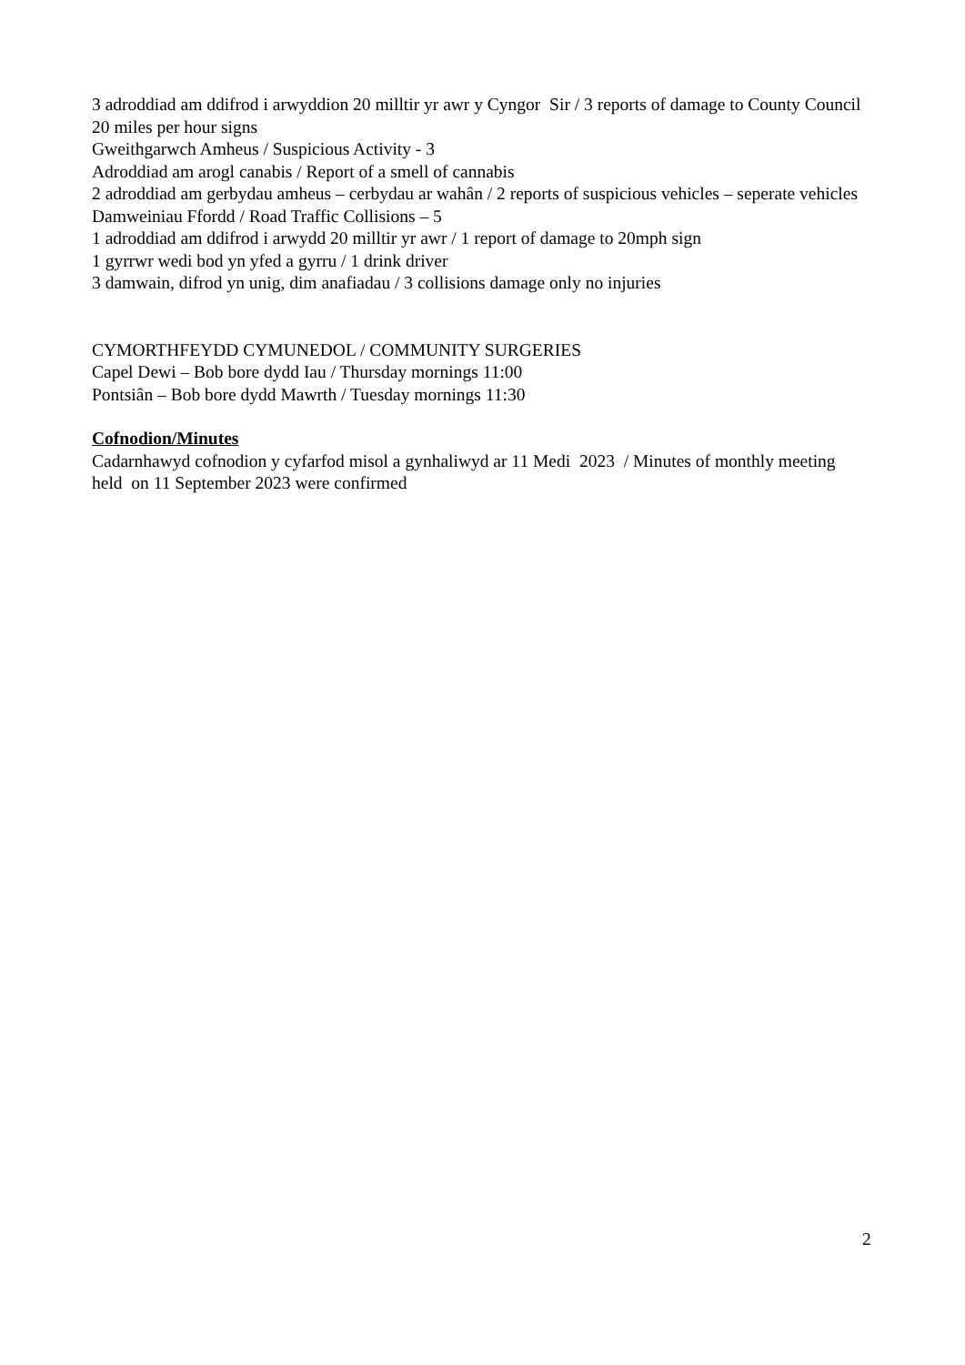3 adroddiad am ddifrod i arwyddion 20 milltir yr awr y Cyngor Sir / 3 reports of damage to County Council 20 miles per hour signs
Gweithgarwch Amheus / Suspicious Activity - 3
Adroddiad am arogl canabis / Report of a smell of cannabis
2 adroddiad am gerbydau amheus – cerbydau ar wahân / 2 reports of suspicious vehicles – seperate vehicles
Damweiniau Ffordd / Road Traffic Collisions – 5
1 adroddiad am ddifrod i arwydd 20 milltir yr awr / 1 report of damage to 20mph sign
1 gyrrwr wedi bod yn yfed a gyrru / 1 drink driver
3 damwain, difrod yn unig, dim anafiadau / 3 collisions damage only no injuries
CYMORTHFEYDD CYMUNEDOL / COMMUNITY SURGERIES
Capel Dewi – Bob bore dydd Iau / Thursday mornings 11:00
Pontsiân – Bob bore dydd Mawrth / Tuesday mornings 11:30
Cofnodion/Minutes
Cadarnhawyd cofnodion y cyfarfod misol a gynhaliwyd ar 11 Medi 2023 / Minutes of monthly meeting held on 11 September 2023 were confirmed
2